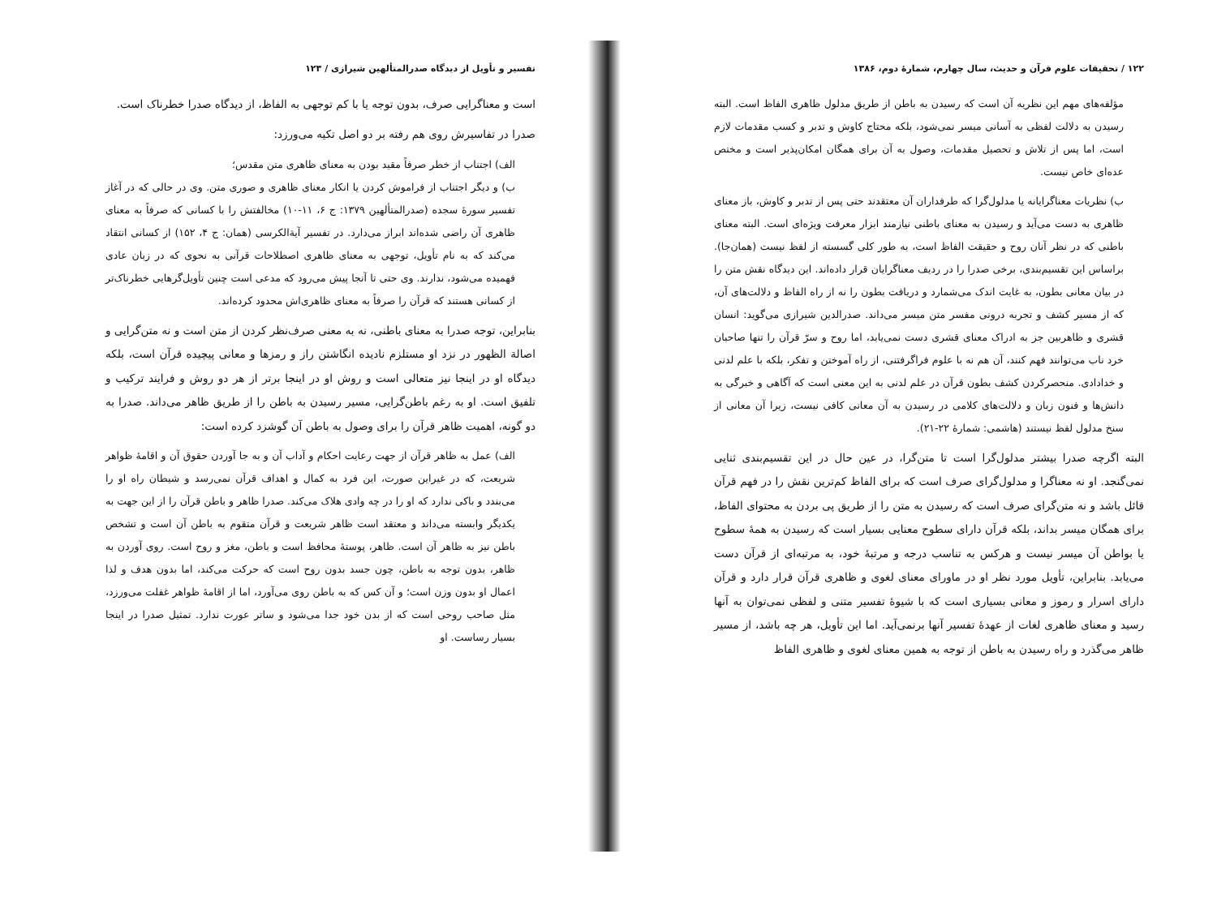۱۲۲ / تحقیقات علوم قرآن و حدیث، سال چهارم، شمارهٔ دوم، ۱۳۸۶
مؤلفه‌های مهم این نظریه آن است که رسیدن به باطن از طریق مدلول ظاهری الفاظ است. البته رسیدن به دلالت لفظی به آسانی میسر نمی‌شود، بلکه محتاج کاوش و تدبر و کسب مقدمات لازم است، اما پس از تلاش و تحصیل مقدمات، وصول به آن برای همگان امکان‌پذیر است و مختص عده‌ای خاص نیست.
ب) نظریات معناگرایانه یا مدلول‌گرا که طرفداران آن معتقدند حتی پس از تدبر و کاوش، باز معنای ظاهری به دست می‌آید و رسیدن به معنای باطنی نیازمند ابزار معرفت ویژه‌ای است. البته معنای باطنی که در نظر آنان روح و حقیقت الفاظ است، به طور کلی گسسته از لفظ نیست (همان‌جا). براساس این تقسیم‌بندی، برخی صدرا را در ردیف معناگرایان قرار داده‌اند. این دیدگاه نقش متن را در بیان معانی بطون، به غایت اندک می‌شمارد و دریافت بطون را نه از راه الفاظ و دلالت‌های آن، که از مسیر کشف و تجربه درونی مفسر متن میسر می‌داند. صدرالدین شیرازی می‌گوید: انسان قشری و ظاهربین جز به ادراک معنای قشری دست نمی‌یابد، اما روح و سرّ قرآن را تنها صاحبان خرد ناب می‌توانند فهم کنند، آن هم نه با علوم فراگرفتنی، از راه آموختن و تفکر، بلکه با علم لدنی و خدادادی. منحصرکردن کشف بطون قرآن در علم لدنی به این معنی است که آگاهی و خبرگی به دانش‌ها و فنون زبان و دلالت‌های کلامی در رسیدن به آن معانی کافی نیست، زیرا آن معانی از سنخ مدلول لفظ نیستند (هاشمی: شمارهٔ ۲۲-۲۱).
البته اگرچه صدرا بیشتر مدلول‌گرا است تا متن‌گرا، در عین حال در این تقسیم‌بندی ثنایی نمی‌گنجد. او نه معناگرا و مدلول‌گرای صرف است که برای الفاظ کم‌ترین نقش را در فهم قرآن قائل باشد و نه متن‌گرای صرف است که رسیدن به متن را از طریق پی بردن به محتوای الفاظ، برای همگان میسر بداند، بلکه قرآن دارای سطوح معنایی بسیار است که رسیدن به همهٔ سطوح یا بواطن آن میسر نیست و هرکس به تناسب درجه و مرتبهٔ خود، به مرتبه‌ای از قرآن دست می‌یابد. بنابراین، تأویل مورد نظر او در ماورای معنای لغوی و ظاهری قرآن قرار دارد و قرآن دارای اسرار و رموز و معانی بسیاری است که با شیوهٔ تفسیر متنی و لفظی نمی‌توان به آنها رسید و معنای ظاهری لغات از عهدهٔ تفسیر آنها برنمی‌آید. اما این تأویل، هر چه باشد، از مسیر ظاهر می‌گذرد و راه رسیدن به باطن از توجه به همین معنای لغوی و ظاهری الفاظ
تفسیر و تأویل از دیدگاه صدرالمتألهین شیرازی / ۱۲۳
است و معناگرایی صرف، بدون توجه یا با کم توجهی به الفاظ، از دیدگاه صدرا خطرناک است.
صدرا در تفاسیرش روی هم رفته بر دو اصل تکیه می‌ورزد:
الف) اجتناب از خطر صرفاً مقید بودن به معنای ظاهری متن مقدس؛
ب) و دیگر اجتناب از فراموش کردن یا انکار معنای ظاهری و صوری متن. وی در حالی که در آغاز تفسیر سورهٔ سجده (صدرالمتألهین ۱۳۷۹: ج ۶، ۱۱-۱۰) مخالفتش را با کسانی که صرفاً به معنای ظاهری آن راضی شده‌اند ابراز می‌دارد. در تفسیر آیةالکرسی (همان: ج ۴، ۱۵۲) از کسانی انتقاد می‌کند که به نام تأویل، توجهی به معنای ظاهری اصطلاحات قرآنی به نحوی که در زبان عادی فهمیده می‌شود، ندارند. وی حتی تا آنجا پیش می‌رود که مدعی است چنین تأویل‌گرهایی خطرناک‌تر از کسانی هستند که قرآن را صرفاً به معنای ظاهری‌اش محدود کرده‌اند.
بنابراین، توجه صدرا به معنای باطنی، نه به معنی صرف‌نظر کردن از متن است و نه متن‌گرایی و اصالة الظهور در نزد او مستلزم نادیده انگاشتن راز و رمزها و معانی پیچیده قرآن است، بلکه دیدگاه او در اینجا نیز متعالی است و روش او در اینجا برتر از هر دو روش و فرایند ترکیب و تلفیق است. او به رغم باطن‌گرایی، مسیر رسیدن به باطن را از طریق ظاهر می‌داند. صدرا به دو گونه، اهمیت ظاهر قرآن را برای وصول به باطن آن گوشزد کرده است:
الف) عمل به ظاهر قرآن از جهت رعایت احکام و آداب آن و به جا آوردن حقوق آن و اقامهٔ ظواهر شریعت، که در غیراین صورت، این فرد به کمال و اهداف قرآن نمی‌رسد و شیطان راه او را می‌بندد و باکی ندارد که او را در چه وادی هلاک می‌کند. صدرا ظاهر و باطن قرآن را از این جهت به یکدیگر وابسته می‌داند و معتقد است ظاهر شریعت و قرآن متقوم به باطن آن است و تشخص باطن نیز به ظاهر آن است. ظاهر، پوستهٔ محافظ است و باطن، مغز و روح است. روی آوردن به ظاهر، بدون توجه به باطن، چون جسد بدون روح است که حرکت می‌کند، اما بدون هدف و لذا اعمال او بدون وزن است؛ و آن کس که به باطن روی می‌آورد، اما از اقامهٔ ظواهر غفلت می‌ورزد، مثل صاحب روحی است که از بدن خود جدا می‌شود و ساتر عورت ندارد. تمثیل صدرا در اینجا بسیار رساست. او